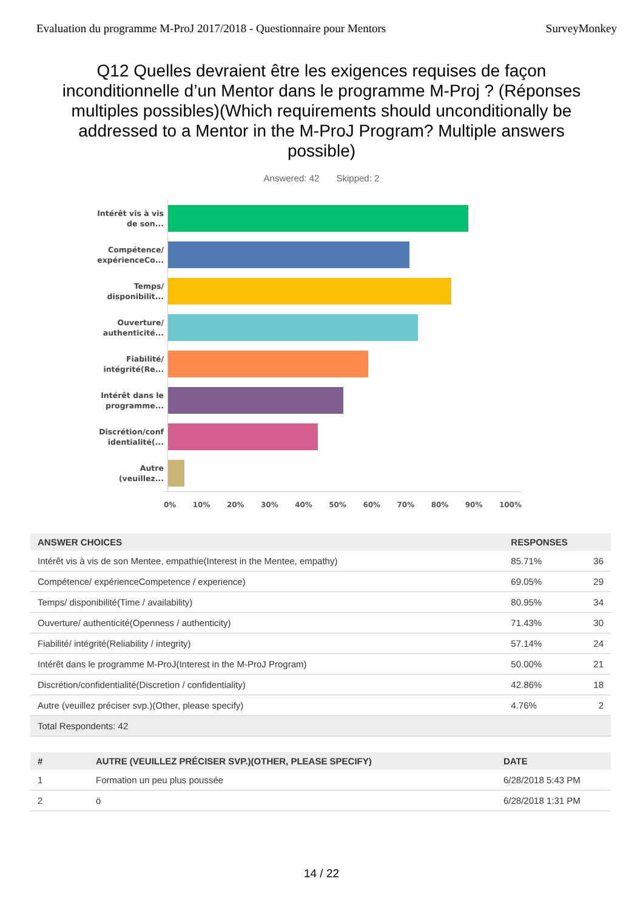Evaluation du programme M-ProJ 2017/2018 - Questionnaire pour Mentors SurveyMonkey
Q12 Quelles devraient être les exigences requises de façon inconditionnelle d’un Mentor dans le programme M-Proj ? (Réponses multiples possibles)(Which requirements should unconditionally be addressed to a Mentor in the M-ProJ Program? Multiple answers possible)
Answered: 42 Skipped: 2
Intérêt vis à vis de son...
Compétence/ expérienceCo...
Temps/ disponibilit...
Ouverture/ authenticité...
Fiabilité/ intégrité(Re...
Intérêt dans le programme...
Discrétion/conf identialité(...
Autre (veuillez...
0% 10% 20% 30% 40% 50% 60% 70% 80% 90% 100%
| ANSWER CHOICES | RESPONSES | |
| --- | --- | --- |
| Intérêt vis à vis de son Mentee, empathie(Interest in the Mentee, empathy) | 85.71% | 36 |
| Compétence/ expérienceCompetence / experience) | 69.05% | 29 |
| Temps/ disponibilité(Time / availability) | 80.95% | 34 |
| Ouverture/ authenticité(Openness / authenticity) | 71.43% | 30 |
| Fiabilité/ intégrité(Reliability / integrity) | 57.14% | 24 |
| Intérêt dans le programme M-ProJ(Interest in the M-ProJ Program) | 50.00% | 21 |
| Discrétion/confidentialité(Discretion / confidentiality) | 42.86% | 18 |
| Autre (veuillez préciser svp.)(Other, please specify) | 4.76% | 2 |
| Total Respondents: 42 | | |
| # | AUTRE (VEUILLEZ PRÉCISER SVP.)(OTHER, PLEASE SPECIFY) | DATE |
| --- | --- | --- |
| 1 | Formation un peu plus poussée | 6/28/2018 5:43 PM |
| 2 | ö | 6/28/2018 1:31 PM |
14 / 22